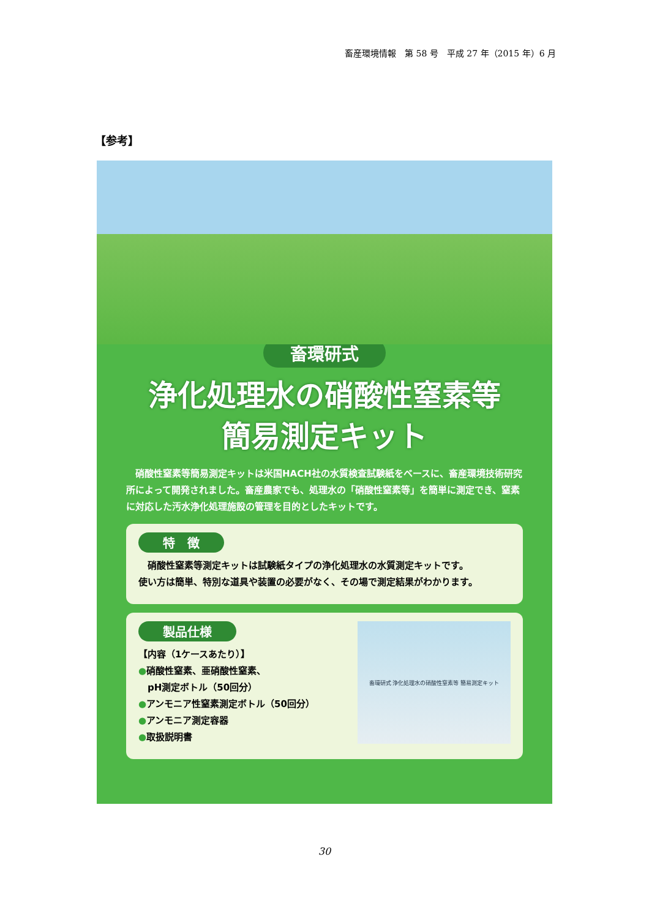畜産環境情報　第 58 号　平成 27 年（2015 年）6 月
【参考】
畜環研式
浄化処理水の硝酸性窒素等
簡易測定キット
　硝酸性窒素等簡易測定キットは米国HACH社の水質検査試験紙をベースに、畜産環境技術研究所によって開発されました。畜産農家でも、処理水の「硝酸性窒素等」を簡単に測定でき、窒素に対応した汚水浄化処理施設の管理を目的としたキットです。
特　徴
　硝酸性窒素等測定キットは試験紙タイプの浄化処理水の水質測定キットです。
使い方は簡単、特別な道具や装置の必要がなく、その場で測定結果がわかります。
製品仕様
【内容（1ケースあたり）】
●硝酸性窒素、亜硝酸性窒素、
　pH測定ボトル（50回分）
●アンモニア性窒素測定ボトル（50回分）
●アンモニア測定容器
●取扱説明書
畜環研式 浄化処理水の硝酸性窒素等 簡易測定キット
30